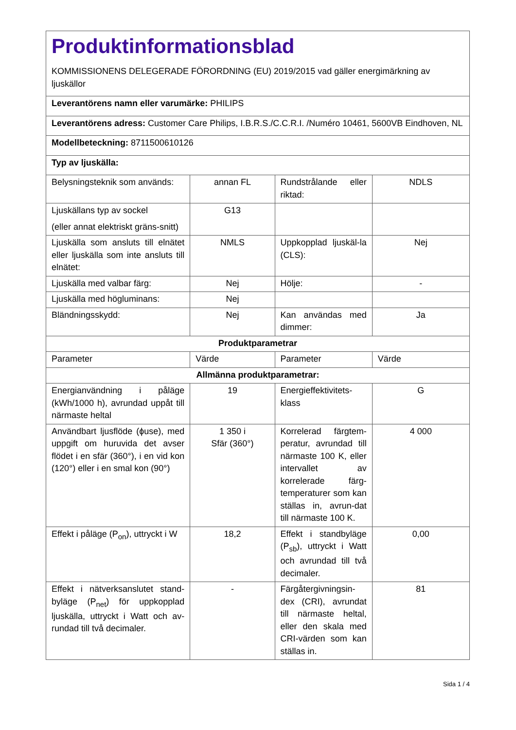| Produktinformationsblad KOMMISSIONENS DELEGERADE FÖRORDNING (EU) 2019/2015 vad gäller energimärkning av ljuskällor | | | |
| Leverantörens namn eller varumärke: PHILIPS | | | |
| Leverantörens adress: Customer Care Philips, I.B.R.S./C.C.R.I. /Numéro 10461, 5600VB Eindhoven, NL | | | |
| Modellbeteckning: 8711500610126 | | | |
| Typ av ljuskälla: | | | |
| Belysningsteknik som används: | annan FL | Rundstrålande eller riktad: | NDLS |
| Ljuskällans typ av sockel (eller annat elektriskt gräns-snitt) | G13 | | |
| Ljuskälla som ansluts till elnätet eller ljuskälla som inte ansluts till elnätet: | NMLS | Uppkopplad ljuskäl-la (CLS): | Nej |
| Ljuskälla med valbar färg: | Nej | Hölje: | - |
| Ljuskälla med högluminans: | Nej | | |
| Bländningsskydd: | Nej | Kan användas med dimmer: | Ja |
| Produktparametrar | | | |
| Parameter | Värde | Parameter | Värde |
| Allmänna produktparametrar: | | | |
| Energianvändning i påläge (kWh/1000 h), avrundad uppåt till närmaste heltal | 19 | Energieffektivitets-klass | G |
| Användbart ljusflöde (ɸuse), med uppgift om huruvida det avser flödet i en sfär (360°), i en vid kon (120°) eller i en smal kon (90°) | 1 350 i Sfär (360°) | Korrelerad färgtem-peratur, avrundad till närmaste 100 K, eller intervallet av korrelerade färg-temperaturer som kan ställas in, avrun-dat till närmaste 100 K. | 4 000 |
| Effekt i påläge (P<sub>on</sub>), uttryckt i W | 18,2 | Effekt i standbyläge (P<sub>sb</sub>), uttryckt i Watt och avrundad till två decimaler. | 0,00 |
| Effekt i nätverksanslutet stand-byläge (P<sub>net</sub>) för uppkopplad ljuskälla, uttryckt i Watt och av-rundad till två decimaler. | - | Färgåtergivningsin-dex (CRI), avrundat till närmaste heltal, eller den skala med CRI-värden som kan ställas in. | 81 |
Sida 1 / 4